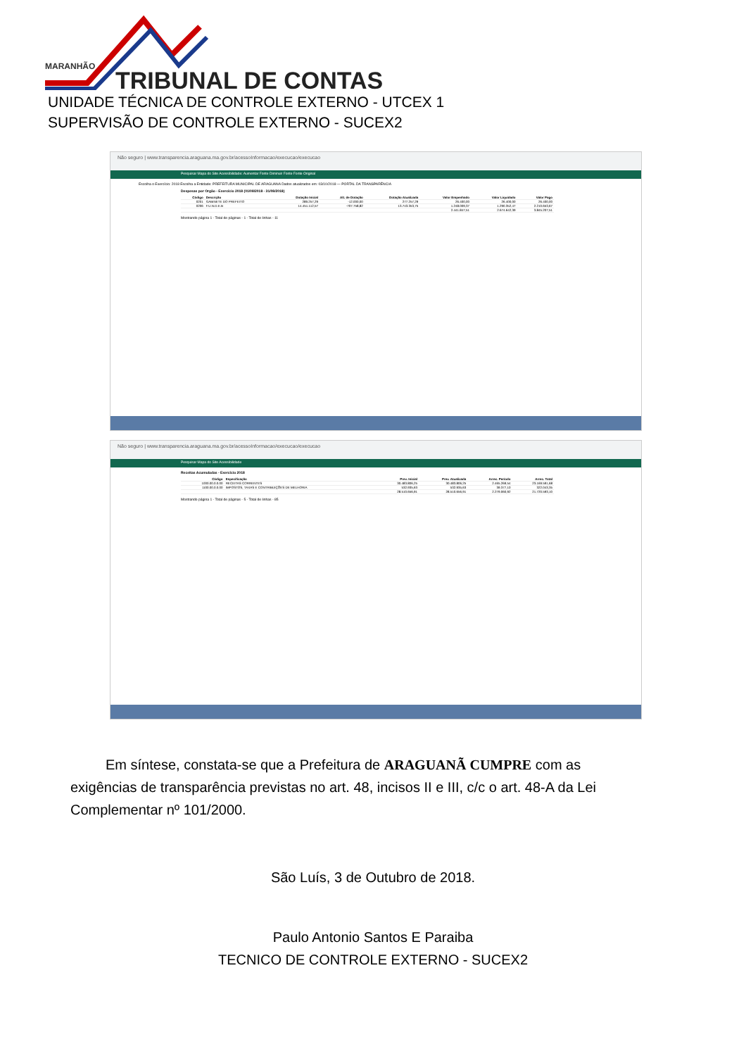MARANHÃO
TRIBUNAL DE CONTAS
UNIDADE TÉCNICA DE CONTROLE EXTERNO - UTCEX 1
SUPERVISÃO DE CONTROLE EXTERNO - SUCEX2
Não seguro | www.transparencia.araguana.ma.gov.br/acessoInformacao/execucao/execucao
Pesquisar Mapa do Site Acessibilidade: Aumentar Fonte Diminuir Fonte Fonte Original
Escolha o Exercício: 2018 Escolha a Entidade: PREFEITURA MUNICIPAL DE ARAGUANA Dados atualizados em: 03/10/2018 — PORTAL DA TRANSPARÊNCIA
Despesas por Orgão - Exercício 2018 (01/08/2018 - 31/08/2018)
| Código | Descrição | Dotação Inicial | Alt. de Dotação | Dotação Atualizada | Valor Empenhado | Valor Liquidado | Valor Pago |
| --- | --- | --- | --- | --- | --- | --- | --- |
| 0201 | GABINETE DO PREFEITO | 289.257,29 | -12.000,00 | 277.257,29 | 26.400,00 | 26.400,00 | 26.400,00 |
| 0206 | F.U.N.D.E.B | 14.451.112,57 | -707.758,82 | 13.743.353,75 | 1.248.009,37 | 1.290.352,47 | 2.210.653,67 |
| | | | | | 2.441.847,51 | 2.674.642,39 | 3.845.207,51 |
Mostrando página 1 - Total de páginas - 1 - Total de linhas - 11
Não seguro | www.transparencia.araguana.ma.gov.br/acessoInformacao/execucao/execucao
Pesquisar Mapa do Site Acessibilidade
Receitas Acumuladas - Exercício 2018
| Código | Especificação | Prev. Inicial | Prev. Atualizada | Arrec. Período | Arrec. Total |
| --- | --- | --- | --- | --- | --- |
| 1000.00.0.0.00 | RECEITAS CORRENTES | 30.483.806,25 | 30.483.806,25 | 2.465.269,54 | 23.169.591,68 |
| 1100.00.0.0.00 | IMPOSTOS, TAXAS E CONTRIBUIÇÕES DE MELHORIA | 532.935,63 | 532.935,63 | 39.377,10 | 322.043,35 |
| | | 28.510.656,91 | 28.510.656,91 | 2.279.060,92 | 21.720.593,10 |
Mostrando página 1 - Total de páginas - 5 - Total de linhas - 85
Em síntese, constata-se que a Prefeitura de ARAGUANÃ CUMPRE com as exigências de transparência previstas no art. 48, incisos II e III, c/c o art. 48-A da Lei Complementar nº 101/2000.
São Luís, 3 de Outubro de 2018.
Paulo Antonio Santos E Paraiba
TECNICO DE CONTROLE EXTERNO - SUCEX2